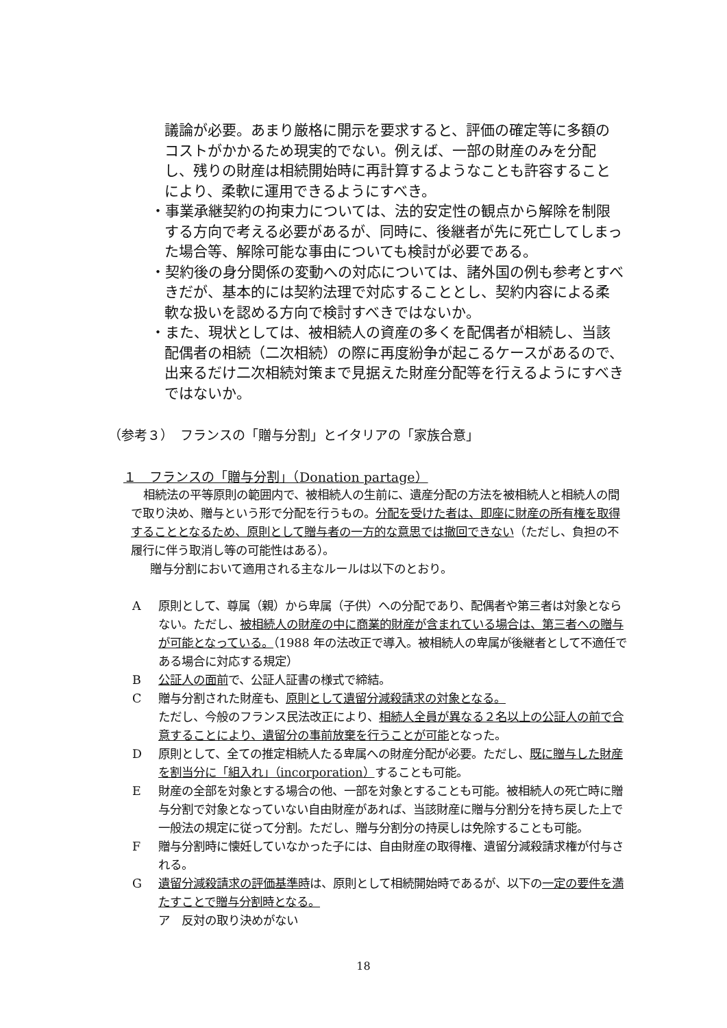議論が必要。あまり厳格に開示を要求すると、評価の確定等に多額のコストがかかるため現実的でない。例えば、一部の財産のみを分配し、残りの財産は相続開始時に再計算するようなことも許容することにより、柔軟に運用できるようにすべき。
・事業承継契約の拘束力については、法的安定性の観点から解除を制限する方向で考える必要があるが、同時に、後継者が先に死亡してしまった場合等、解除可能な事由についても検討が必要である。
・契約後の身分関係の変動への対応については、諸外国の例も参考とすべきだが、基本的には契約法理で対応することとし、契約内容による柔軟な扱いを認める方向で検討すべきではないか。
・また、現状としては、被相続人の資産の多くを配偶者が相続し、当該配偶者の相続（二次相続）の際に再度紛争が起こるケースがあるので、出来るだけ二次相続対策まで見据えた財産分配等を行えるようにすべきではないか。
（参考３）　フランスの「贈与分割」とイタリアの「家族合意」
１　フランスの「贈与分割」（Donation partage）
相続法の平等原則の範囲内で、被相続人の生前に、遺産分配の方法を被相続人と相続人の間で取り決め、贈与という形で分配を行うもの。分配を受けた者は、即座に財産の所有権を取得することとなるため、原則として贈与者の一方的な意思では撤回できない（ただし、負担の不履行に伴う取消し等の可能性はある）。
贈与分割において適用される主なルールは以下のとおり。
A原則として、尊属（親）から卑属（子供）への分配であり、配偶者や第三者は対象とならない。ただし、被相続人の財産の中に商業的財産が含まれている場合は、第三者への贈与が可能となっている。（1988 年の法改正で導入。被相続人の卑属が後継者として不適任である場合に対応する規定）
B公証人の面前で、公証人証書の様式で締結。
C贈与分割された財産も、原則として遺留分減殺請求の対象となる。
ただし、今般のフランス民法改正により、相続人全員が異なる２名以上の公証人の前で合意することにより、遺留分の事前放棄を行うことが可能となった。
D原則として、全ての推定相続人たる卑属への財産分配が必要。ただし、既に贈与した財産を割当分に「組入れ」（incorporation）することも可能。
E財産の全部を対象とする場合の他、一部を対象とすることも可能。被相続人の死亡時に贈与分割で対象となっていない自由財産があれば、当該財産に贈与分割分を持ち戻した上で一般法の規定に従って分割。ただし、贈与分割分の持戻しは免除することも可能。
F贈与分割時に懐妊していなかった子には、自由財産の取得権、遺留分減殺請求権が付与される。
G遺留分減殺請求の評価基準時は、原則として相続開始時であるが、以下の一定の要件を満たすことで贈与分割時となる。
ア　反対の取り決めがない
18